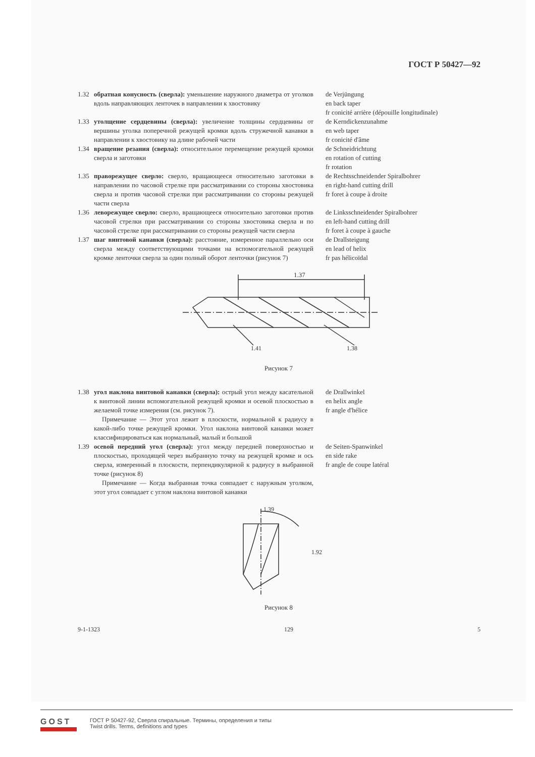ГОСТ Р 50427—92
1.32 обратная конусность (сверла): уменьшение наружного диаметра от уголков вдоль направляющих ленточек в направлении к хвостовику
de Verjüngung
en back taper
fr conicité arrière (dépouille longitudinale)
1.33 утолщение сердцевины (сверла): увеличение толщины сердцевины от вершины уголка поперечной режущей кромки вдоль стружечной канавки в направлении к хвостовику на длине рабочей части
de Kerndickenzunahme
en web taper
fr conicité d'âme
1.34 вращение резания (сверла): относительное перемещение режущей кромки сверла и заготовки
de Schneidrichtung
en rotation of cutting
fr rotation
1.35 праворежущее сверло: сверло, вращающееся относительно заготовки в направлении по часовой стрелке при рассматривании со стороны хвостовика сверла и против часовой стрелки при рассматривании со стороны режущей части сверла
de Rechtsschneidender Spiralbohrer
en right-hand cutting drill
fr foret à coupe à droite
1.36 леворежущее сверло: сверло, вращающееся относительно заготовки против часовой стрелки при рассматривании со стороны хвостовика сверла и по часовой стрелке при рассматривании со стороны режущей части сверла
de Linksschneidender Spiralbohrer
en left-hand cutting drill
fr foret à coupe à gauche
1.37 шаг винтовой канавки (сверла): расстояние, измеренное параллельно оси сверла между соответствующими точками на вспомогательной режущей кромке ленточки сверла за один полный оборот ленточки (рисунок 7)
de Drallsteigung
en lead of helix
fr pas hélicoïdal
1.37
1.41
1.38
Рисунок 7
1.38 угол наклона винтовой канавки (сверла): острый угол между касательной к винтовой линии вспомогательной режущей кромки и осевой плоскостью в желаемой точке измерения (см. рисунок 7).
Примечание — Этот угол лежит в плоскости, нормальной к радиусу в какой-либо точке режущей кромки. Угол наклона винтовой канавки может классифицироваться как нормальный, малый и большой
de Drallwinkel
en helix angle
fr angle d'hélice
1.39 осевой передний угол (сверла): угол между передней поверхностью и плоскостью, проходящей через выбранную точку на режущей кромке и ось сверла, измеренный в плоскости, перпендикулярной к радиусу в выбранной точке (рисунок 8)
Примечание — Когда выбранная точка совпадает с наружным уголком, этот угол совпадает с углом наклона винтовой канавки
de Seiten-Spanwinkel
en side rake
fr angle de coupe latéral
1.39
1.92
Рисунок 8
9-1-1323 129 5
GOST
ГОСТ Р 50427-92, Сверла спиральные. Термины, определения и типы
Twist drills. Terms, definitions and types